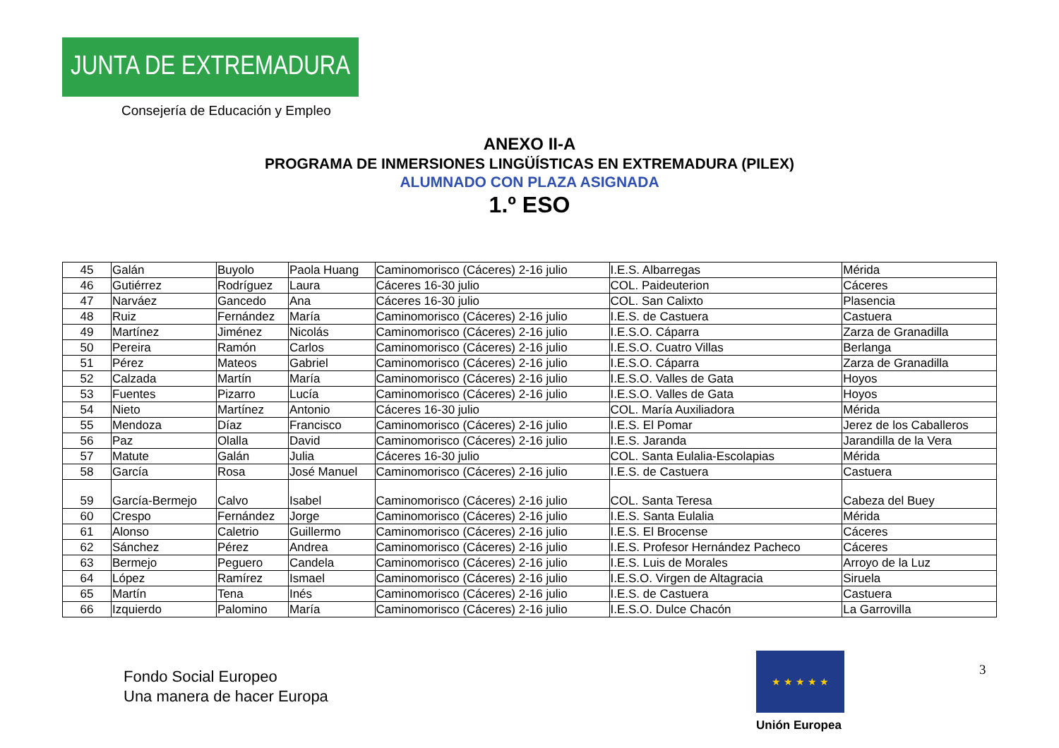JUNTA DE EXTREMADURA
Consejería de Educación y Empleo
ANEXO II-A
PROGRAMA DE INMERSIONES LINGÜÍSTICAS EN EXTREMADURA (PILEX)
ALUMNADO CON PLAZA ASIGNADA
1.º ESO
| 45 | Galán | Buyolo | Paola Huang | Caminomorisco (Cáceres) 2-16 julio | I.E.S. Albarregas | Mérida |
| 46 | Gutiérrez | Rodríguez | Laura | Cáceres 16-30 julio | COL. Paideuterion | Cáceres |
| 47 | Narváez | Gancedo | Ana | Cáceres 16-30 julio | COL. San Calixto | Plasencia |
| 48 | Ruiz | Fernández | María | Caminomorisco (Cáceres) 2-16 julio | I.E.S. de Castuera | Castuera |
| 49 | Martínez | Jiménez | Nicolás | Caminomorisco (Cáceres) 2-16 julio | I.E.S.O. Cáparra | Zarza de Granadilla |
| 50 | Pereira | Ramón | Carlos | Caminomorisco (Cáceres) 2-16 julio | I.E.S.O. Cuatro Villas | Berlanga |
| 51 | Pérez | Mateos | Gabriel | Caminomorisco (Cáceres) 2-16 julio | I.E.S.O. Cáparra | Zarza de Granadilla |
| 52 | Calzada | Martín | María | Caminomorisco (Cáceres) 2-16 julio | I.E.S.O. Valles de Gata | Hoyos |
| 53 | Fuentes | Pizarro | Lucía | Caminomorisco (Cáceres) 2-16 julio | I.E.S.O. Valles de Gata | Hoyos |
| 54 | Nieto | Martínez | Antonio | Cáceres 16-30 julio | COL. María Auxiliadora | Mérida |
| 55 | Mendoza | Díaz | Francisco | Caminomorisco (Cáceres) 2-16 julio | I.E.S. El Pomar | Jerez de los Caballeros |
| 56 | Paz | Olalla | David | Caminomorisco (Cáceres) 2-16 julio | I.E.S. Jaranda | Jarandilla de la Vera |
| 57 | Matute | Galán | Julia | Cáceres 16-30 julio | COL. Santa Eulalia-Escolapias | Mérida |
| 58 | García | Rosa | José Manuel | Caminomorisco (Cáceres) 2-16 julio | I.E.S. de Castuera | Castuera |
| 59 | García-Bermejo | Calvo | Isabel | Caminomorisco (Cáceres) 2-16 julio | COL. Santa Teresa | Cabeza del Buey |
| 60 | Crespo | Fernández | Jorge | Caminomorisco (Cáceres) 2-16 julio | I.E.S. Santa Eulalia | Mérida |
| 61 | Alonso | Caletrio | Guillermo | Caminomorisco (Cáceres) 2-16 julio | I.E.S. El Brocense | Cáceres |
| 62 | Sánchez | Pérez | Andrea | Caminomorisco (Cáceres) 2-16 julio | I.E.S. Profesor Hernández Pacheco | Cáceres |
| 63 | Bermejo | Peguero | Candela | Caminomorisco (Cáceres) 2-16 julio | I.E.S. Luis de Morales | Arroyo de la Luz |
| 64 | López | Ramírez | Ismael | Caminomorisco (Cáceres) 2-16 julio | I.E.S.O. Virgen de Altagracia | Siruela |
| 65 | Martín | Tena | Inés | Caminomorisco (Cáceres) 2-16 julio | I.E.S. de Castuera | Castuera |
| 66 | Izquierdo | Palomino | María | Caminomorisco (Cáceres) 2-16 julio | I.E.S.O. Dulce Chacón | La Garrovilla |
Fondo Social Europeo
Una manera de hacer Europa
★ ★ ★ ★ ★
Unión Europea
3